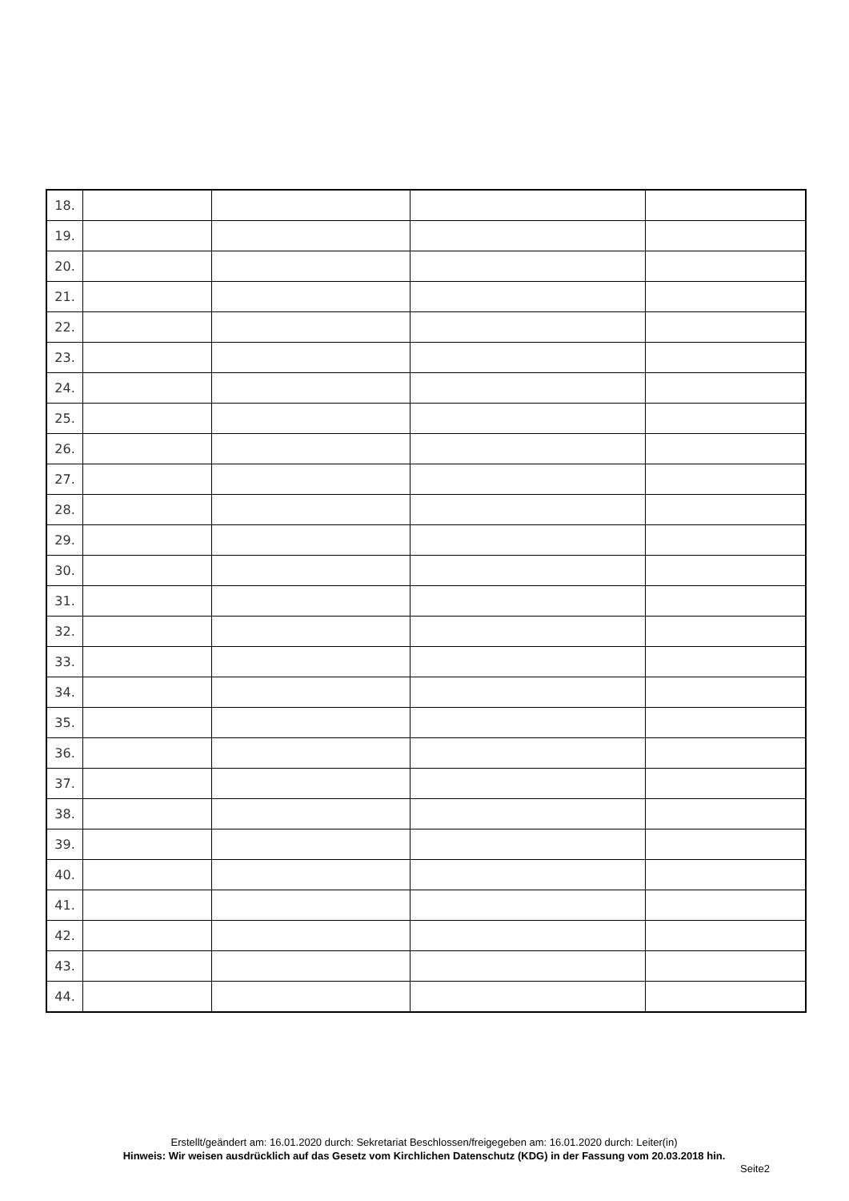| 18. | | | | |
| 19. | | | | |
| 20. | | | | |
| 21. | | | | |
| 22. | | | | |
| 23. | | | | |
| 24. | | | | |
| 25. | | | | |
| 26. | | | | |
| 27. | | | | |
| 28. | | | | |
| 29. | | | | |
| 30. | | | | |
| 31. | | | | |
| 32. | | | | |
| 33. | | | | |
| 34. | | | | |
| 35. | | | | |
| 36. | | | | |
| 37. | | | | |
| 38. | | | | |
| 39. | | | | |
| 40. | | | | |
| 41. | | | | |
| 42. | | | | |
| 43. | | | | |
| 44. | | | | |
Erstellt/geändert am: 16.01.2020 durch: Sekretariat Beschlossen/freigegeben am: 16.01.2020 durch: Leiter(in)
Hinweis: Wir weisen ausdrücklich auf das Gesetz vom Kirchlichen Datenschutz (KDG) in der Fassung vom 20.03.2018 hin.
Seite2